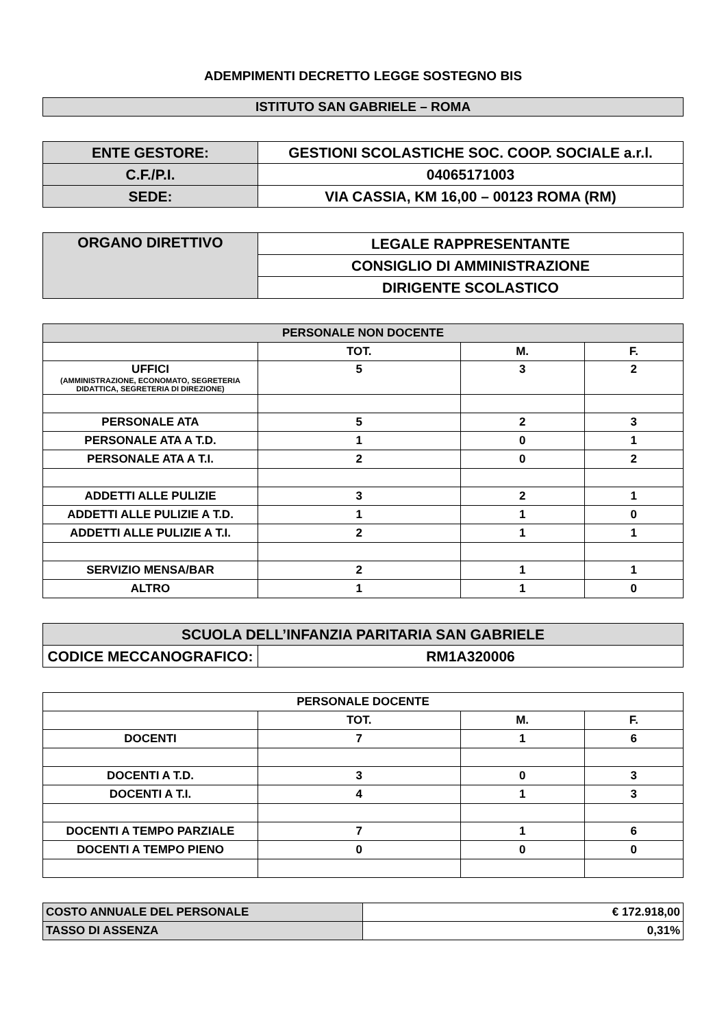ADEMPIMENTI DECRETTO LEGGE SOSTEGNO BIS
| ISTITUTO SAN GABRIELE – ROMA |
| ENTE GESTORE: | GESTIONI SCOLASTICHE SOC. COOP. SOCIALE a.r.l. |
| C.F./P.I. | 04065171003 |
| SEDE: | VIA CASSIA, KM 16,00 – 00123 ROMA (RM) |
| ORGANO DIRETTIVO | LEGALE RAPPRESENTANTE |
| | CONSIGLIO DI AMMINISTRAZIONE |
| | DIRIGENTE SCOLASTICO |
| PERSONALE NON DOCENTE | | | |
| --- | --- | --- | --- |
| | TOT. | M. | F. |
| UFFICI (AMMINISTRAZIONE, ECONOMATO, SEGRETERIA DIDATTICA, SEGRETERIA DI DIREZIONE) | 5 | 3 | 2 |
| PERSONALE ATA | 5 | 2 | 3 |
| PERSONALE ATA A T.D. | 1 | 0 | 1 |
| PERSONALE ATA A T.I. | 2 | 0 | 2 |
| ADDETTI ALLE PULIZIE | 3 | 2 | 1 |
| ADDETTI ALLE PULIZIE A T.D. | 1 | 1 | 0 |
| ADDETTI ALLE PULIZIE A T.I. | 2 | 1 | 1 |
| SERVIZIO MENSA/BAR | 2 | 1 | 1 |
| ALTRO | 1 | 1 | 0 |
| SCUOLA DELL’INFANZIA PARITARIA SAN GABRIELE | |
| CODICE MECCANOGRAFICO: | RM1A320006 |
| PERSONALE DOCENTE | | | |
| --- | --- | --- | --- |
| | TOT. | M. | F. |
| DOCENTI | 7 | 1 | 6 |
| DOCENTI A T.D. | 3 | 0 | 3 |
| DOCENTI A T.I. | 4 | 1 | 3 |
| DOCENTI A TEMPO PARZIALE | 7 | 1 | 6 |
| DOCENTI A TEMPO PIENO | 0 | 0 | 0 |
| COSTO ANNUALE DEL PERSONALE | € 172.918,00 |
| TASSO DI ASSENZA | 0,31% |